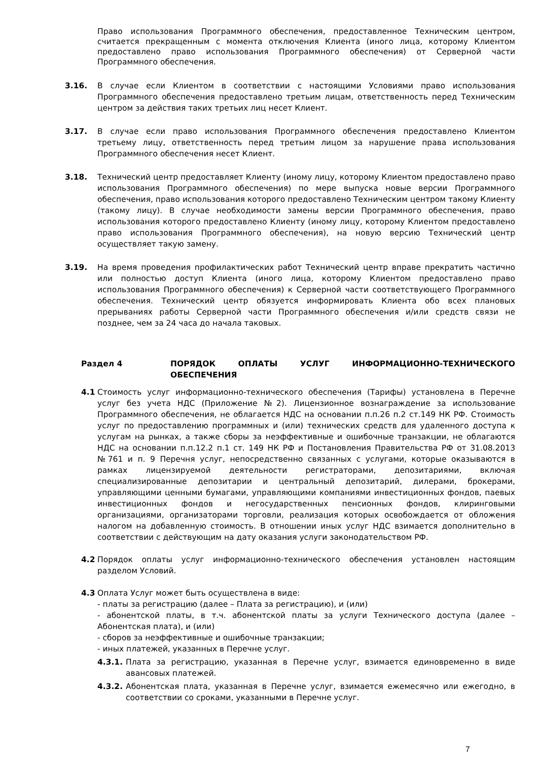Право использования Программного обеспечения, предоставленное Техническим центром, считается прекращенным с момента отключения Клиента (иного лица, которому Клиентом предоставлено право использования Программного обеспечения) от Серверной части Программного обеспечения.
3.16. В случае если Клиентом в соответствии с настоящими Условиями право использования Программного обеспечения предоставлено третьим лицам, ответственность перед Техническим центром за действия таких третьих лиц несет Клиент.
3.17. В случае если право использования Программного обеспечения предоставлено Клиентом третьему лицу, ответственность перед третьим лицом за нарушение права использования Программного обеспечения несет Клиент.
3.18. Технический центр предоставляет Клиенту (иному лицу, которому Клиентом предоставлено право использования Программного обеспечения) по мере выпуска новые версии Программного обеспечения, право использования которого предоставлено Техническим центром такому Клиенту (такому лицу). В случае необходимости замены версии Программного обеспечения, право использования которого предоставлено Клиенту (иному лицу, которому Клиентом предоставлено право использования Программного обеспечения), на новую версию Технический центр осуществляет такую замену.
3.19. На время проведения профилактических работ Технический центр вправе прекратить частично или полностью доступ Клиента (иного лица, которому Клиентом предоставлено право использования Программного обеспечения) к Серверной части соответствующего Программного обеспечения. Технический центр обязуется информировать Клиента обо всех плановых прерываниях работы Серверной части Программного обеспечения и/или средств связи не позднее, чем за 24 часа до начала таковых.
Раздел 4 ПОРЯДОК ОПЛАТЫ УСЛУГ ИНФОРМАЦИОННО-ТЕХНИЧЕСКОГО ОБЕСПЕЧЕНИЯ
4.1 Стоимость услуг информационно-технического обеспечения (Тарифы) установлена в Перечне услуг без учета НДС (Приложение №2). Лицензионное вознаграждение за использование Программного обеспечения, не облагается НДС на основании п.п.26 п.2 ст.149 НК РФ. Стоимость услуг по предоставлению программных и (или) технических средств для удаленного доступа к услугам на рынках, а также сборы за неэффективные и ошибочные транзакции, не облагаются НДС на основании п.п.12.2 п.1 ст. 149 НК РФ и Постановления Правительства РФ от 31.08.2013 №761 и п. 9 Перечня услуг, непосредственно связанных с услугами, которые оказываются в рамках лицензируемой деятельности регистраторами, депозитариями, включая специализированные депозитарии и центральный депозитарий, дилерами, брокерами, управляющими ценными бумагами, управляющими компаниями инвестиционных фондов, паевых инвестиционных фондов и негосударственных пенсионных фондов, клиринговыми организациями, организаторами торговли, реализация которых освобождается от обложения налогом на добавленную стоимость. В отношении иных услуг НДС взимается дополнительно в соответствии с действующим на дату оказания услуги законодательством РФ.
4.2 Порядок оплаты услуг информационно-технического обеспечения установлен настоящим разделом Условий.
4.3 Оплата Услуг может быть осуществлена в виде:
- платы за регистрацию (далее – Плата за регистрацию), и (или)
- абонентской платы, в т.ч. абонентской платы за услуги Технического доступа (далее – Абонентская плата), и (или)
- сборов за неэффективные и ошибочные транзакции;
- иных платежей, указанных в Перечне услуг.
4.3.1. Плата за регистрацию, указанная в Перечне услуг, взимается единовременно в виде авансовых платежей.
4.3.2. Абонентская плата, указанная в Перечне услуг, взимается ежемесячно или ежегодно, в соответствии со сроками, указанными в Перечне услуг.
7